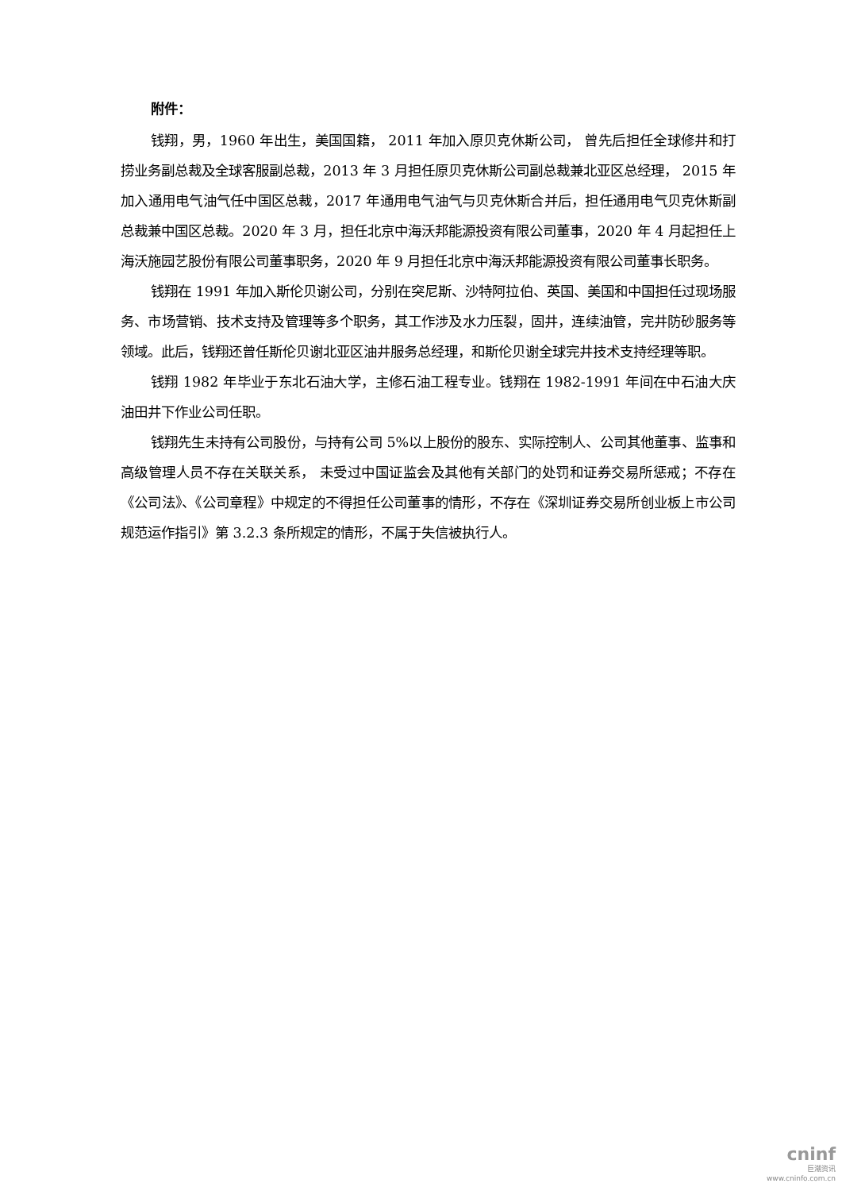附件：
钱翔，男，1960 年出生，美国国籍， 2011 年加入原贝克休斯公司， 曾先后担任全球修井和打捞业务副总裁及全球客服副总裁，2013 年 3 月担任原贝克休斯公司副总裁兼北亚区总经理， 2015 年加入通用电气油气任中国区总裁，2017 年通用电气油气与贝克休斯合并后，担任通用电气贝克休斯副总裁兼中国区总裁。2020 年 3 月，担任北京中海沃邦能源投资有限公司董事，2020 年 4 月起担任上海沃施园艺股份有限公司董事职务，2020 年 9 月担任北京中海沃邦能源投资有限公司董事长职务。
钱翔在 1991 年加入斯伦贝谢公司，分别在突尼斯、沙特阿拉伯、英国、美国和中国担任过现场服务、市场营销、技术支持及管理等多个职务，其工作涉及水力压裂，固井，连续油管，完井防砂服务等领域。此后，钱翔还曾任斯伦贝谢北亚区油井服务总经理，和斯伦贝谢全球完井技术支持经理等职。
钱翔 1982 年毕业于东北石油大学，主修石油工程专业。钱翔在 1982-1991 年间在中石油大庆油田井下作业公司任职。
钱翔先生未持有公司股份，与持有公司 5%以上股份的股东、实际控制人、公司其他董事、监事和高级管理人员不存在关联关系， 未受过中国证监会及其他有关部门的处罚和证券交易所惩戒；不存在《公司法》、《公司章程》中规定的不得担任公司董事的情形，不存在《深圳证券交易所创业板上市公司规范运作指引》第 3.2.3 条所规定的情形，不属于失信被执行人。
cninf
巨潮资讯
www.cninfo.com.cn